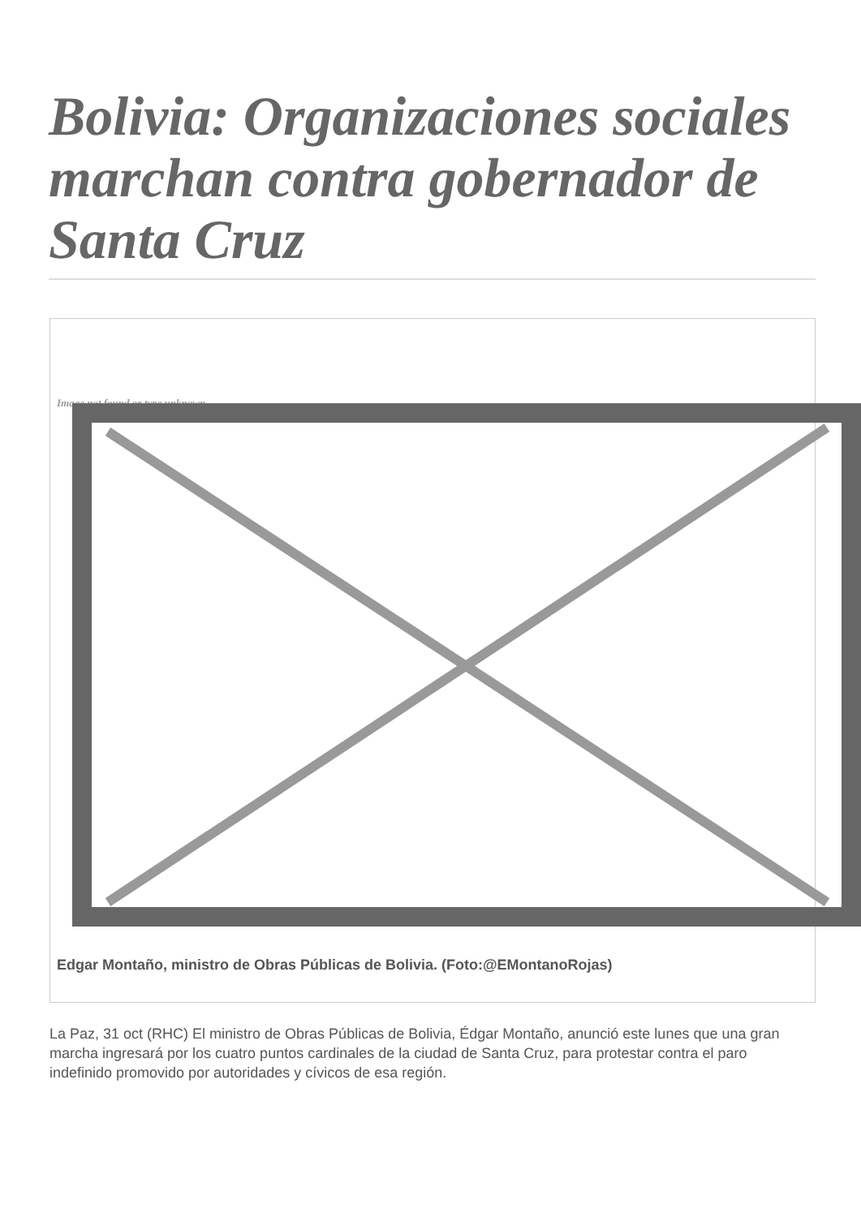Bolivia: Organizaciones sociales marchan contra gobernador de Santa Cruz
Image not found or type unknown
Edgar Montaño, ministro de Obras Públicas de Bolivia. (Foto:@EMontanoRojas)
La Paz, 31 oct (RHC) El ministro de Obras Públicas de Bolivia, Édgar Montaño, anunció este lunes que una gran marcha ingresará por los cuatro puntos cardinales de la ciudad de Santa Cruz, para protestar contra el paro indefinido promovido por autoridades y cívicos de esa región.